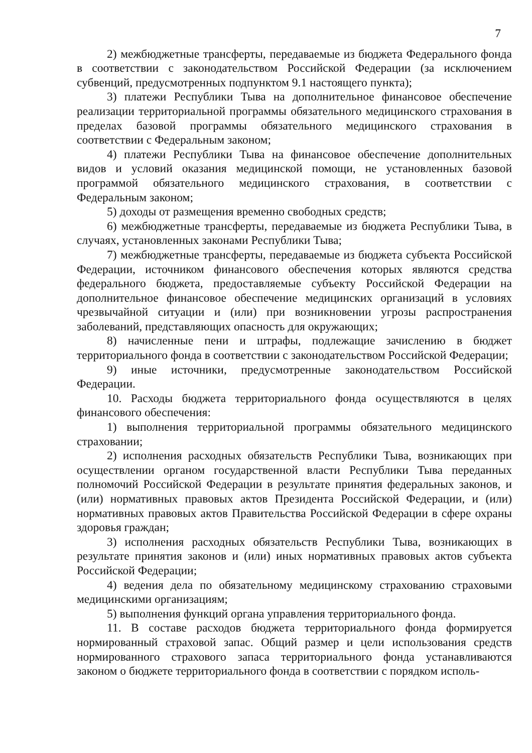7
2) межбюджетные трансферты, передаваемые из бюджета Федерального фонда в соответствии с законодательством Российской Федерации (за исключением субвенций, предусмотренных подпунктом 9.1 настоящего пункта);
3) платежи Республики Тыва на дополнительное финансовое обеспечение реализации территориальной программы обязательного медицинского страхования в пределах базовой программы обязательного медицинского страхования в соответствии с Федеральным законом;
4) платежи Республики Тыва на финансовое обеспечение дополнительных видов и условий оказания медицинской помощи, не установленных базовой программой обязательного медицинского страхования, в соответствии с Федеральным законом;
5) доходы от размещения временно свободных средств;
6) межбюджетные трансферты, передаваемые из бюджета Республики Тыва, в случаях, установленных законами Республики Тыва;
7) межбюджетные трансферты, передаваемые из бюджета субъекта Российской Федерации, источником финансового обеспечения которых являются средства федерального бюджета, предоставляемые субъекту Российской Федерации на дополнительное финансовое обеспечение медицинских организаций в условиях чрезвычайной ситуации и (или) при возникновении угрозы распространения заболеваний, представляющих опасность для окружающих;
8) начисленные пени и штрафы, подлежащие зачислению в бюджет территориального фонда в соответствии с законодательством Российской Федерации;
9) иные источники, предусмотренные законодательством Российской Федерации.
10. Расходы бюджета территориального фонда осуществляются в целях финансового обеспечения:
1) выполнения территориальной программы обязательного медицинского страховании;
2) исполнения расходных обязательств Республики Тыва, возникающих при осуществлении органом государственной власти Республики Тыва переданных полномочий Российской Федерации в результате принятия федеральных законов, и (или) нормативных правовых актов Президента Российской Федерации, и (или) нормативных правовых актов Правительства Российской Федерации в сфере охраны здоровья граждан;
3) исполнения расходных обязательств Республики Тыва, возникающих в результате принятия законов и (или) иных нормативных правовых актов субъекта Российской Федерации;
4) ведения дела по обязательному медицинскому страхованию страховыми медицинскими организациям;
5) выполнения функций органа управления территориального фонда.
11. В составе расходов бюджета территориального фонда формируется нормированный страховой запас. Общий размер и цели использования средств нормированного страхового запаса территориального фонда устанавливаются законом о бюджете территориального фонда в соответствии с порядком исполь-